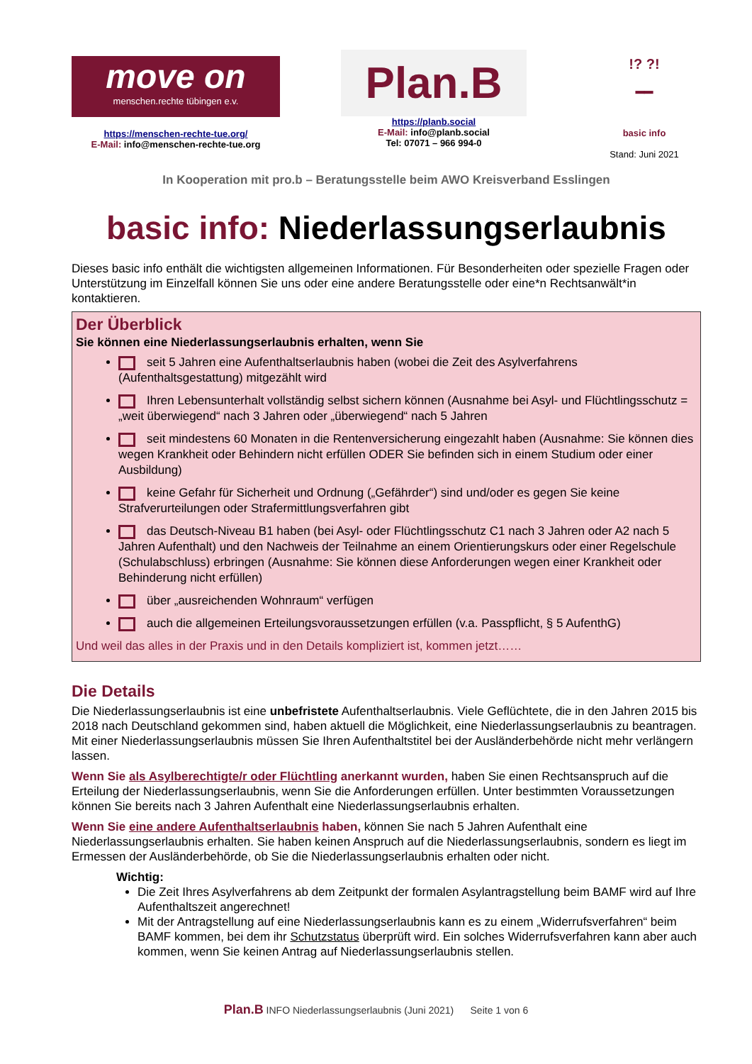move on
menschen.rechte tübingen e.v.
https://menschen-rechte-tue.org/
E-Mail: info@menschen-rechte-tue.org
Plan.B
https://planb.social
E-Mail: info@planb.social
Tel: 07071 – 966 994-0
!? ?!
━━
basic info
Stand: Juni 2021
In Kooperation mit pro.b – Beratungsstelle beim AWO Kreisverband Esslingen
basic info: Niederlassungserlaubnis
Dieses basic info enthält die wichtigsten allgemeinen Informationen. Für Besonderheiten oder spezielle Fragen oder Unterstützung im Einzelfall können Sie uns oder eine andere Beratungsstelle oder eine*n Rechtsanwält*in kontaktieren.
Der Überblick
Sie können eine Niederlassungserlaubnis erhalten, wenn Sie
seit 5 Jahren eine Aufenthaltserlaubnis haben (wobei die Zeit des Asylverfahrens (Aufenthaltsgestattung) mitgezählt wird
Ihren Lebensunterhalt vollständig selbst sichern können (Ausnahme bei Asyl- und Flüchtlingsschutz = „weit überwiegend“ nach 3 Jahren oder „überwiegend“ nach 5 Jahren
seit mindestens 60 Monaten in die Rentenversicherung eingezahlt haben (Ausnahme: Sie können dies wegen Krankheit oder Behindern nicht erfüllen ODER Sie befinden sich in einem Studium oder einer Ausbildung)
keine Gefahr für Sicherheit und Ordnung („Gefährder“) sind und/oder es gegen Sie keine Strafverurteilungen oder Strafermittlungsverfahren gibt
das Deutsch-Niveau B1 haben (bei Asyl- oder Flüchtlingsschutz C1 nach 3 Jahren oder A2 nach 5 Jahren Aufenthalt) und den Nachweis der Teilnahme an einem Orientierungskurs oder einer Regelschule (Schulabschluss) erbringen (Ausnahme: Sie können diese Anforderungen wegen einer Krankheit oder Behinderung nicht erfüllen)
über „ausreichenden Wohnraum“ verfügen
auch die allgemeinen Erteilungsvoraussetzungen erfüllen (v.a. Passpflicht, § 5 AufenthG)
Und weil das alles in der Praxis und in den Details kompliziert ist, kommen jetzt……
Die Details
Die Niederlassungserlaubnis ist eine unbefristete Aufenthaltserlaubnis. Viele Geflüchtete, die in den Jahren 2015 bis 2018 nach Deutschland gekommen sind, haben aktuell die Möglichkeit, eine Niederlassungserlaubnis zu beantragen. Mit einer Niederlassungserlaubnis müssen Sie Ihren Aufenthaltstitel bei der Ausländerbehörde nicht mehr verlängern lassen.
Wenn Sie als Asylberechtigte/r oder Flüchtling anerkannt wurden, haben Sie einen Rechtsanspruch auf die Erteilung der Niederlassungserlaubnis, wenn Sie die Anforderungen erfüllen. Unter bestimmten Voraussetzungen können Sie bereits nach 3 Jahren Aufenthalt eine Niederlassungserlaubnis erhalten.
Wenn Sie eine andere Aufenthaltserlaubnis haben, können Sie nach 5 Jahren Aufenthalt eine Niederlassungserlaubnis erhalten. Sie haben keinen Anspruch auf die Niederlassungserlaubnis, sondern es liegt im Ermessen der Ausländerbehörde, ob Sie die Niederlassungserlaubnis erhalten oder nicht.
Wichtig:
Die Zeit Ihres Asylverfahrens ab dem Zeitpunkt der formalen Asylantragstellung beim BAMF wird auf Ihre Aufenthaltszeit angerechnet!
Mit der Antragstellung auf eine Niederlassungserlaubnis kann es zu einem „Widerrufsverfahren“ beim BAMF kommen, bei dem ihr Schutzstatus überprüft wird. Ein solches Widerrufsverfahren kann aber auch kommen, wenn Sie keinen Antrag auf Niederlassungserlaubnis stellen.
Plan.B INFO Niederlassungserlaubnis (Juni 2021) Seite 1 von 6